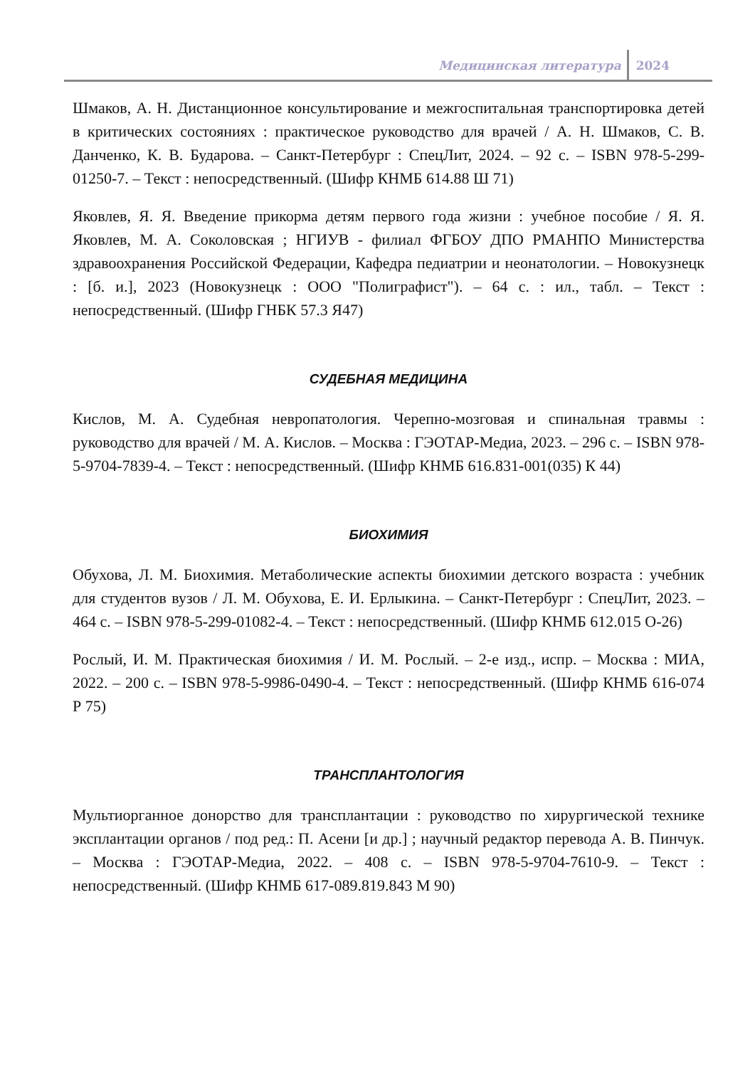Медицинская литература 2024
Шмаков, А. Н. Дистанционное консультирование и межгоспитальная транспортировка детей в критических состояниях : практическое руководство для врачей / А. Н. Шмаков, С. В. Данченко, К. В. Бударова. – Санкт-Петербург : СпецЛит, 2024. – 92 с. – ISBN 978-5-299-01250-7. – Текст : непосредственный. (Шифр КНМБ 614.88 Ш 71)
Яковлев, Я. Я. Введение прикорма детям первого года жизни : учебное пособие / Я. Я. Яковлев, М. А. Соколовская ; НГИУВ - филиал ФГБОУ ДПО РМАНПО Министерства здравоохранения Российской Федерации, Кафедра педиатрии и неонатологии. – Новокузнецк : [б. и.], 2023 (Новокузнецк : ООО "Полиграфист"). – 64 с. : ил., табл. – Текст : непосредственный. (Шифр ГНБК 57.3 Я47)
СУДЕБНАЯ МЕДИЦИНА
Кислов, М. А. Судебная невропатология. Черепно-мозговая и спинальная травмы : руководство для врачей / М. А. Кислов. – Москва : ГЭОТАР-Медиа, 2023. – 296 с. – ISBN 978-5-9704-7839-4. – Текст : непосредственный. (Шифр КНМБ 616.831-001(035) К 44)
БИОХИМИЯ
Обухова, Л. М. Биохимия. Метаболические аспекты биохимии детского возраста : учебник для студентов вузов / Л. М. Обухова, Е. И. Ерлыкина. – Санкт-Петербург : СпецЛит, 2023. – 464 с. – ISBN 978-5-299-01082-4. – Текст : непосредственный. (Шифр КНМБ 612.015 О-26)
Рослый, И. М. Практическая биохимия / И. М. Рослый. – 2-е изд., испр. – Москва : МИА, 2022. – 200 с. – ISBN 978-5-9986-0490-4. – Текст : непосредственный. (Шифр КНМБ 616-074 Р 75)
ТРАНСПЛАНТОЛОГИЯ
Мультиорганное донорство для трансплантации : руководство по хирургической технике эксплантации органов / под ред.: П. Асени [и др.] ; научный редактор перевода А. В. Пинчук. – Москва : ГЭОТАР-Медиа, 2022. – 408 с. – ISBN 978-5-9704-7610-9. – Текст : непосредственный. (Шифр КНМБ 617-089.819.843 М 90)